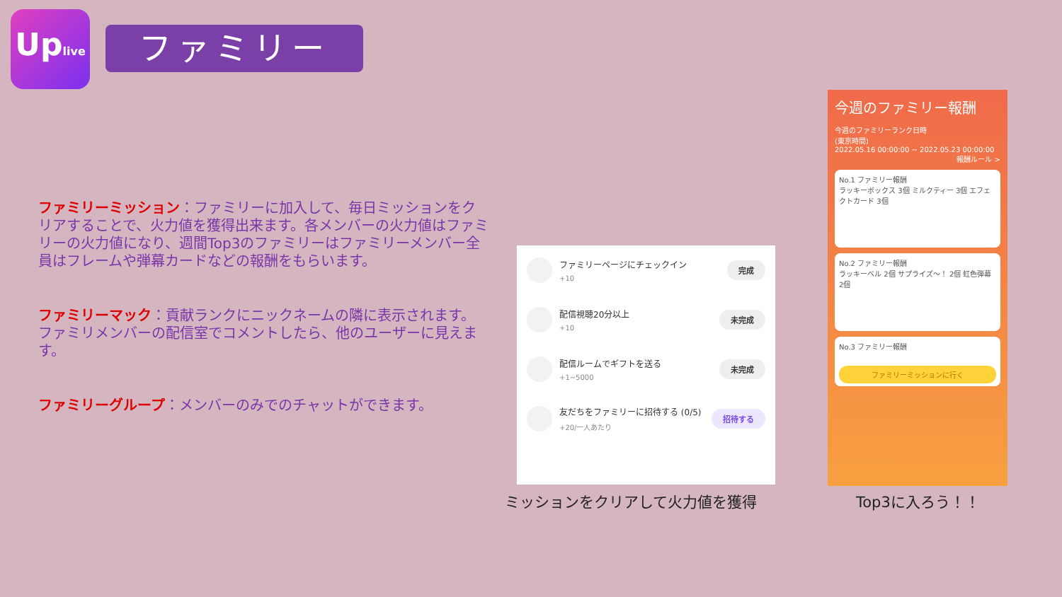Uplive
ファミリー
ファミリーミッション：ファミリーに加入して、毎日ミッションをクリアすることで、火力値を獲得出来ます。各メンバーの火力値はファミリーの火力値になり、週間Top3のファミリーはファミリーメンバー全員はフレームや弾幕カードなどの報酬をもらいます。
ファミリーマック：貢献ランクにニックネームの隣に表示されます。ファミリメンバーの配信室でコメントしたら、他のユーザーに見えます。
ファミリーグループ：メンバーのみでのチャットができます。
ファミリーページにチェックイン
+10
完成
配信視聴20分以上
+10
未完成
配信ルームでギフトを送る
+1~5000
未完成
友だちをファミリーに招待する (0/5)
+20/一人あたり
招待する
今週のファミリー報酬
今週のファミリーランク日時
(東京時間)
2022.05.16 00:00:00 ~ 2022.05.23 00:00:00
報酬ルール >
No.1 ファミリー報酬
ラッキーボックス 3個 ミルクティー 3個 エフェクトカード 3個
No.2 ファミリー報酬
ラッキーベル 2個 サプライズ～！ 2個 虹色弾幕 2個
No.3 ファミリー報酬
ファミリーミッションに行く
ミッションをクリアして火力値を獲得 Top3に入ろう！！